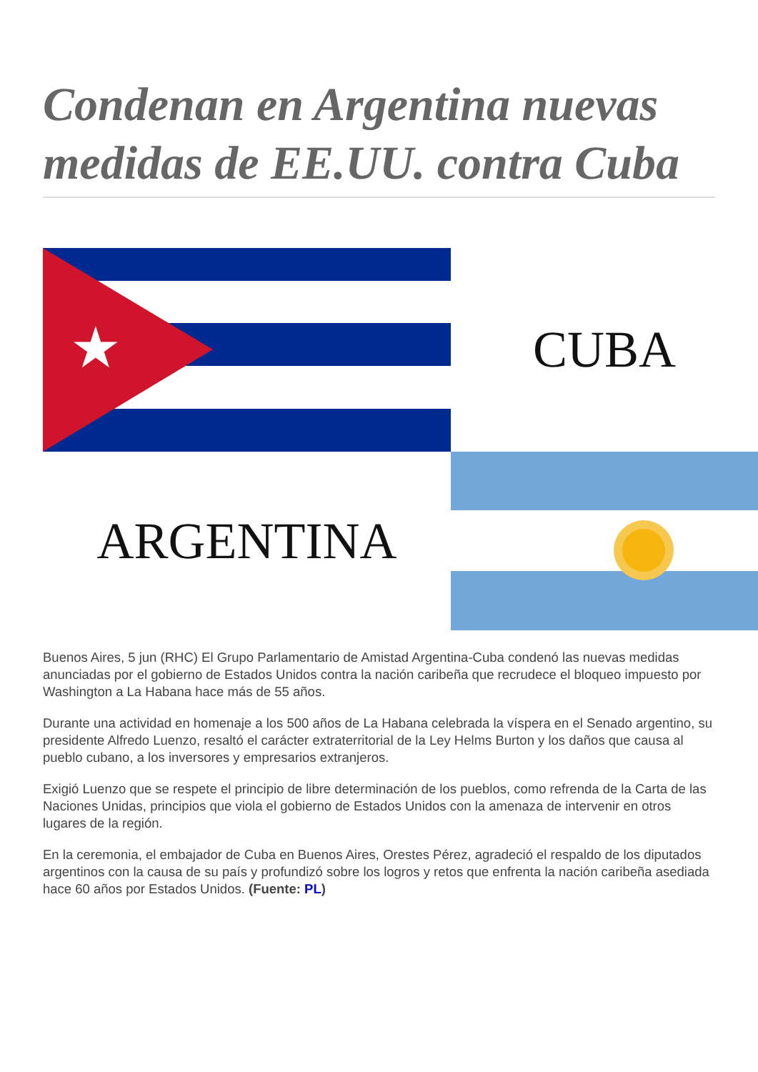Condenan en Argentina nuevas medidas de EE.UU. contra Cuba
★
CUBA
ARGENTINA
Buenos Aires, 5 jun (RHC) El Grupo Parlamentario de Amistad Argentina-Cuba condenó las nuevas medidas anunciadas por el gobierno de Estados Unidos contra la nación caribeña que recrudece el bloqueo impuesto por Washington a La Habana hace más de 55 años.
Durante una actividad en homenaje a los 500 años de La Habana celebrada la víspera en el Senado argentino, su presidente Alfredo Luenzo, resaltó el carácter extraterritorial de la Ley Helms Burton y los daños que causa al pueblo cubano, a los inversores y empresarios extranjeros.
Exigió Luenzo que se respete el principio de libre determinación de los pueblos, como refrenda de la Carta de las Naciones Unidas, principios que viola el gobierno de Estados Unidos con la amenaza de intervenir en otros lugares de la región.
En la ceremonia, el embajador de Cuba en Buenos Aires, Orestes Pérez, agradeció el respaldo de los diputados argentinos con la causa de su país y profundizó sobre los logros y retos que enfrenta la nación caribeña asediada hace 60 años por Estados Unidos. (Fuente: PL)